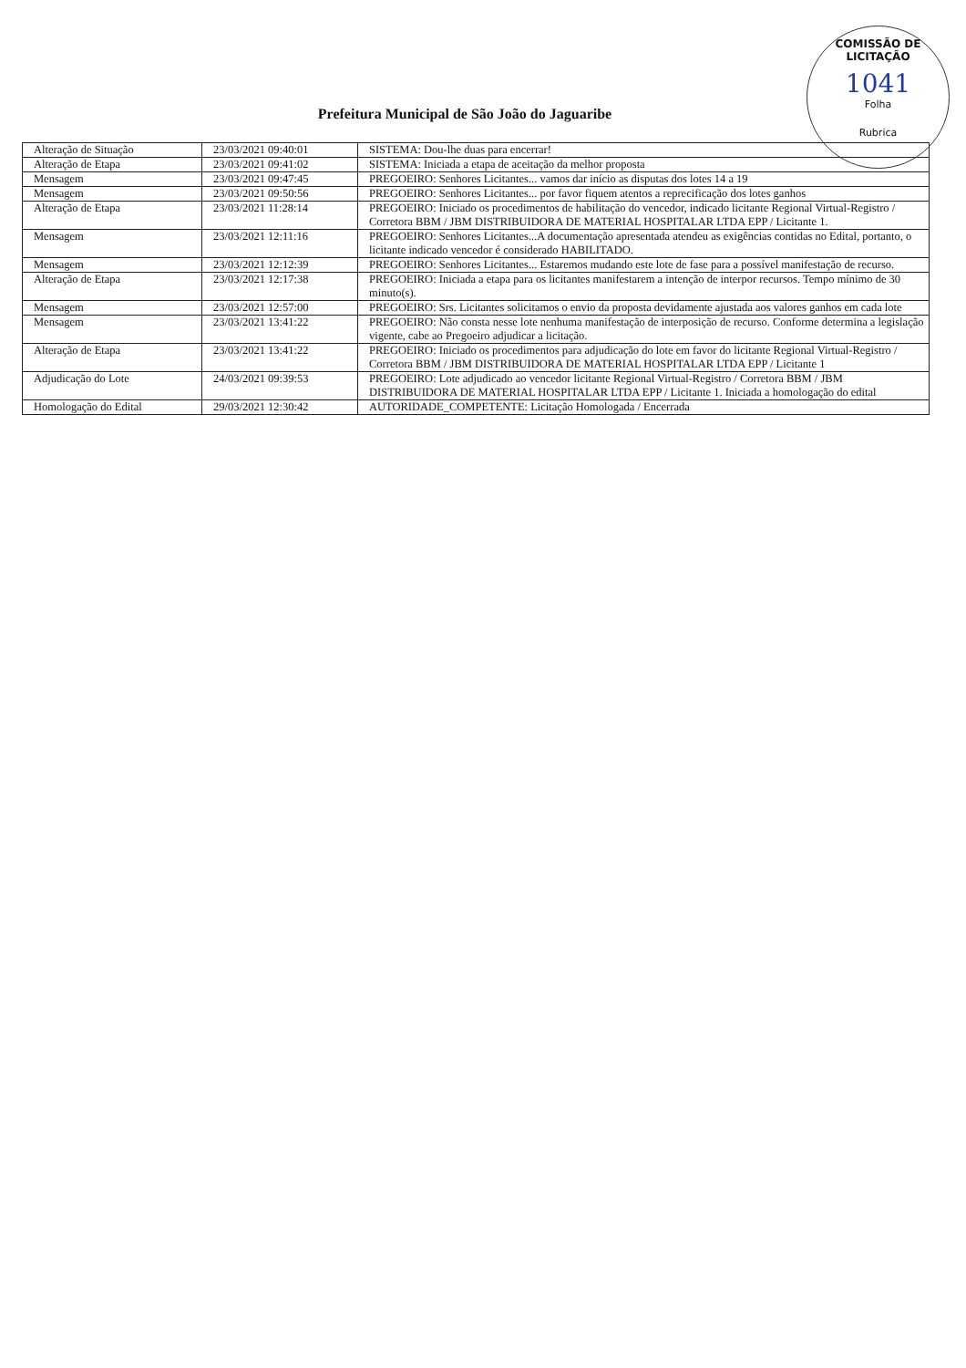COMISSÃO DE LICITAÇÃO
1041
Folha
Rubrica
Prefeitura Municipal de São João do Jaguaribe
| Alteração de Situação | 23/03/2021 09:40:01 | SISTEMA: Dou-lhe duas para encerrar! |
| Alteração de Etapa | 23/03/2021 09:41:02 | SISTEMA: Iniciada a etapa de aceitação da melhor proposta |
| Mensagem | 23/03/2021 09:47:45 | PREGOEIRO: Senhores Licitantes... vamos dar início as disputas dos lotes 14 a 19 |
| Mensagem | 23/03/2021 09:50:56 | PREGOEIRO: Senhores Licitantes... por favor fiquem atentos a reprecificação dos lotes ganhos |
| Alteração de Etapa | 23/03/2021 11:28:14 | PREGOEIRO: Iniciado os procedimentos de habilitação do vencedor, indicado licitante Regional Virtual-Registro / Corretora BBM / JBM DISTRIBUIDORA DE MATERIAL HOSPITALAR LTDA EPP / Licitante 1. |
| Mensagem | 23/03/2021 12:11:16 | PREGOEIRO: Senhores Licitantes...A documentação apresentada atendeu as exigências contidas no Edital, portanto, o licitante indicado vencedor é considerado HABILITADO. |
| Mensagem | 23/03/2021 12:12:39 | PREGOEIRO: Senhores Licitantes... Estaremos mudando este lote de fase para a possível manifestação de recurso. |
| Alteração de Etapa | 23/03/2021 12:17:38 | PREGOEIRO: Iniciada a etapa para os licitantes manifestarem a intenção de interpor recursos. Tempo mínimo de 30 minuto(s). |
| Mensagem | 23/03/2021 12:57:00 | PREGOEIRO: Srs. Licitantes solicitamos o envio da proposta devidamente ajustada aos valores ganhos em cada lote |
| Mensagem | 23/03/2021 13:41:22 | PREGOEIRO: Não consta nesse lote nenhuma manifestação de interposição de recurso. Conforme determina a legislação vigente, cabe ao Pregoeiro adjudicar a licitação. |
| Alteração de Etapa | 23/03/2021 13:41:22 | PREGOEIRO: Iniciado os procedimentos para adjudicação do lote em favor do licitante Regional Virtual-Registro / Corretora BBM / JBM DISTRIBUIDORA DE MATERIAL HOSPITALAR LTDA EPP / Licitante 1 |
| Adjudicação do Lote | 24/03/2021 09:39:53 | PREGOEIRO: Lote adjudicado ao vencedor licitante Regional Virtual-Registro / Corretora BBM / JBM DISTRIBUIDORA DE MATERIAL HOSPITALAR LTDA EPP / Licitante 1. Iniciada a homologação do edital |
| Homologação do Edital | 29/03/2021 12:30:42 | AUTORIDADE_COMPETENTE: Licitação Homologada / Encerrada |